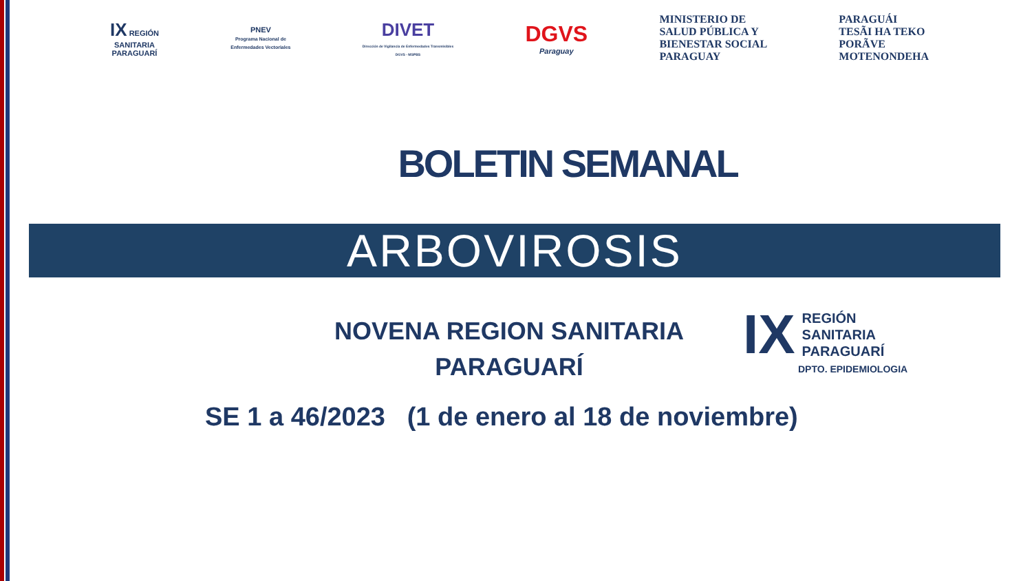IX REGIÓN
SANITARIA
PARAGUARÍ
PNEV
Programa Nacional de
Enfermedades Vectoriales
DIVET
Dirección de Vigilancia de Enfermedades Transmisibles
DGVS - MSPBS
DGVS
Paraguay
MINISTERIO DE
SALUD PÚBLICA Y
BIENESTAR SOCIAL
PARAGUAY
PARAGUÁI
TESÃI HA TEKO
PORÃVE
MOTENONDEHA
BOLETIN SEMANAL
ARBOVIROSIS
NOVENA REGION SANITARIA
PARAGUARÍ
SE 1 a 46/2023 (1 de enero al 18 de noviembre)
IX REGIÓN
SANITARIA
PARAGUARÍ
DPTO. EPIDEMIOLOGIA